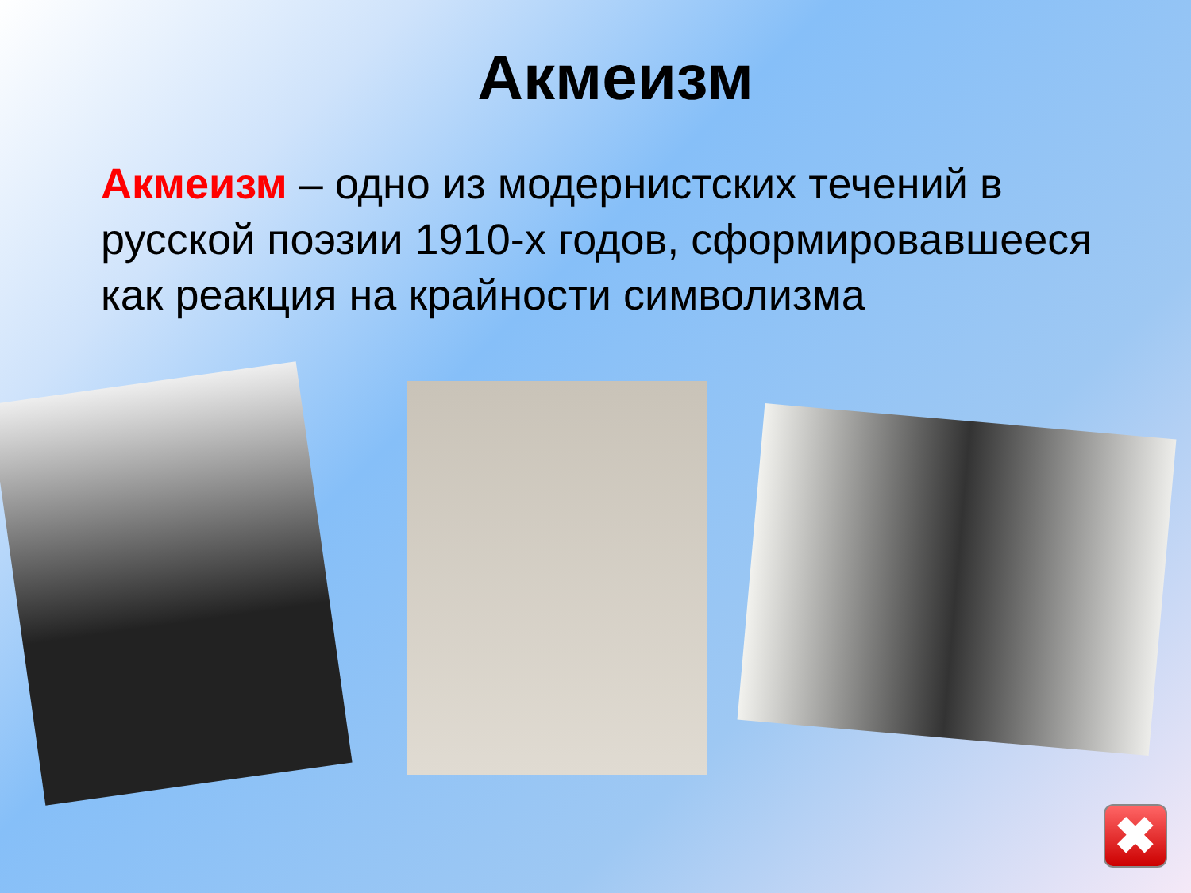Акмеизм
Акмеизм – одно из модернистских течений в русской поэзии 1910-х годов, сформировавшееся как реакция на крайности символизма
✖